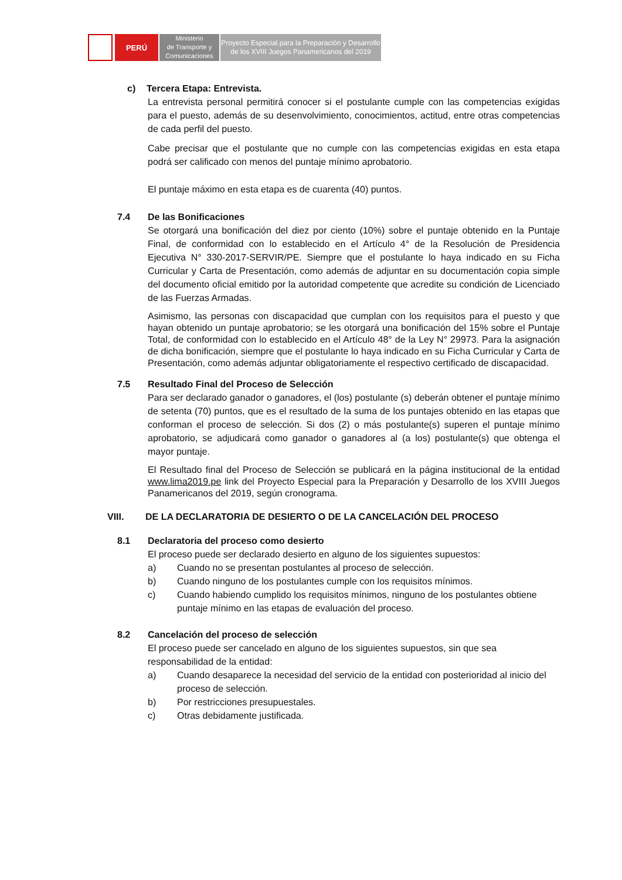PERÚ
Ministerio
de Transporte y
Comunicaciones
Proyecto Especial para la Preparación y Desarrollo
de los XVIII Juegos Panamericanos del 2019
c) Tercera Etapa: Entrevista.
La entrevista personal permitirá conocer si el postulante cumple con las competencias exigidas para el puesto, además de su desenvolvimiento, conocimientos, actitud, entre otras competencias de cada perfil del puesto.
Cabe precisar que el postulante que no cumple con las competencias exigidas en esta etapa podrá ser calificado con menos del puntaje mínimo aprobatorio.
El puntaje máximo en esta etapa es de cuarenta (40) puntos.
7.4 De las Bonificaciones
Se otorgará una bonificación del diez por ciento (10%) sobre el puntaje obtenido en la Puntaje Final, de conformidad con lo establecido en el Artículo 4° de la Resolución de Presidencia Ejecutiva N° 330-2017-SERVIR/PE. Siempre que el postulante lo haya indicado en su Ficha Curricular y Carta de Presentación, como además de adjuntar en su documentación copia simple del documento oficial emitido por la autoridad competente que acredite su condición de Licenciado de las Fuerzas Armadas.
Asimismo, las personas con discapacidad que cumplan con los requisitos para el puesto y que hayan obtenido un puntaje aprobatorio; se les otorgará una bonificación del 15% sobre el Puntaje Total, de conformidad con lo establecido en el Artículo 48° de la Ley N° 29973. Para la asignación de dicha bonificación, siempre que el postulante lo haya indicado en su Ficha Curricular y Carta de Presentación, como además adjuntar obligatoriamente el respectivo certificado de discapacidad.
7.5 Resultado Final del Proceso de Selección
Para ser declarado ganador o ganadores, el (los) postulante (s) deberán obtener el puntaje mínimo de setenta (70) puntos, que es el resultado de la suma de los puntajes obtenido en las etapas que conforman el proceso de selección. Si dos (2) o más postulante(s) superen el puntaje mínimo aprobatorio, se adjudicará como ganador o ganadores al (a los) postulante(s) que obtenga el mayor puntaje.
El Resultado final del Proceso de Selección se publicará en la página institucional de la entidad www.lima2019.pe link del Proyecto Especial para la Preparación y Desarrollo de los XVIII Juegos Panamericanos del 2019, según cronograma.
VIII. DE LA DECLARATORIA DE DESIERTO O DE LA CANCELACIÓN DEL PROCESO
8.1 Declaratoria del proceso como desierto
El proceso puede ser declarado desierto en alguno de los siguientes supuestos:
a) Cuando no se presentan postulantes al proceso de selección.
b) Cuando ninguno de los postulantes cumple con los requisitos mínimos.
c) Cuando habiendo cumplido los requisitos mínimos, ninguno de los postulantes obtiene puntaje mínimo en las etapas de evaluación del proceso.
8.2 Cancelación del proceso de selección
El proceso puede ser cancelado en alguno de los siguientes supuestos, sin que sea responsabilidad de la entidad:
a) Cuando desaparece la necesidad del servicio de la entidad con posterioridad al inicio del proceso de selección.
b) Por restricciones presupuestales.
c) Otras debidamente justificada.